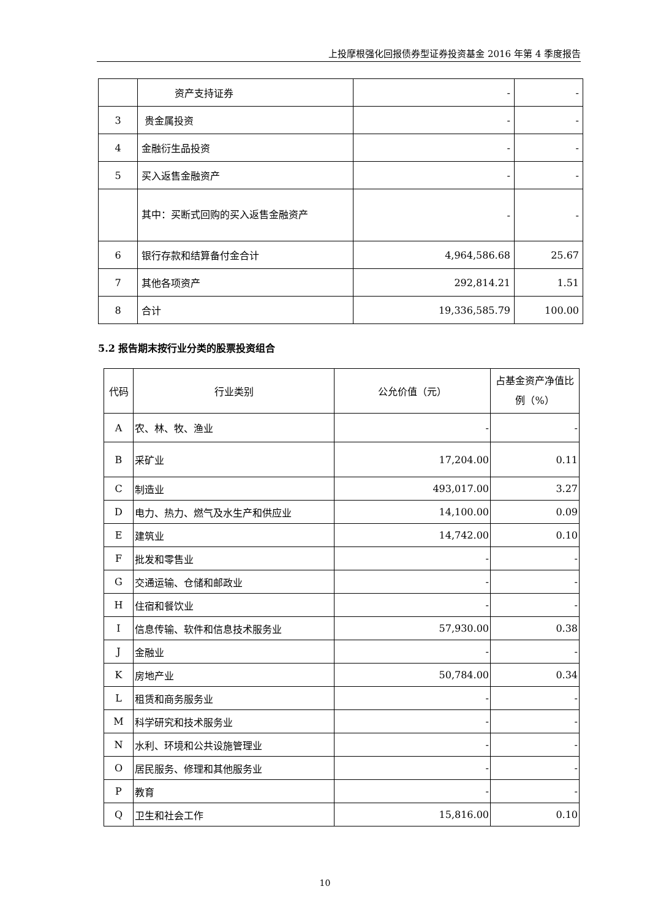上投摩根强化回报债券型证券投资基金 2016 年第 4 季度报告
| | 资产支持证券 | - | - |
| 3 | 贵金属投资 | - | - |
| 4 | 金融衍生品投资 | - | - |
| 5 | 买入返售金融资产 | - | - |
| | 其中：买断式回购的买入返售金融资产 | - | - |
| 6 | 银行存款和结算备付金合计 | 4,964,586.68 | 25.67 |
| 7 | 其他各项资产 | 292,814.21 | 1.51 |
| 8 | 合计 | 19,336,585.79 | 100.00 |
5.2 报告期末按行业分类的股票投资组合
| 代码 | 行业类别 | 公允价值（元） | 占基金资产净值比例（%） |
| A | 农、林、牧、渔业 | - | - |
| B | 采矿业 | 17,204.00 | 0.11 |
| C | 制造业 | 493,017.00 | 3.27 |
| D | 电力、热力、燃气及水生产和供应业 | 14,100.00 | 0.09 |
| E | 建筑业 | 14,742.00 | 0.10 |
| F | 批发和零售业 | - | - |
| G | 交通运输、仓储和邮政业 | - | - |
| H | 住宿和餐饮业 | - | - |
| I | 信息传输、软件和信息技术服务业 | 57,930.00 | 0.38 |
| J | 金融业 | - | - |
| K | 房地产业 | 50,784.00 | 0.34 |
| L | 租赁和商务服务业 | - | - |
| M | 科学研究和技术服务业 | - | - |
| N | 水利、环境和公共设施管理业 | - | - |
| O | 居民服务、修理和其他服务业 | - | - |
| P | 教育 | - | - |
| Q | 卫生和社会工作 | 15,816.00 | 0.10 |
10